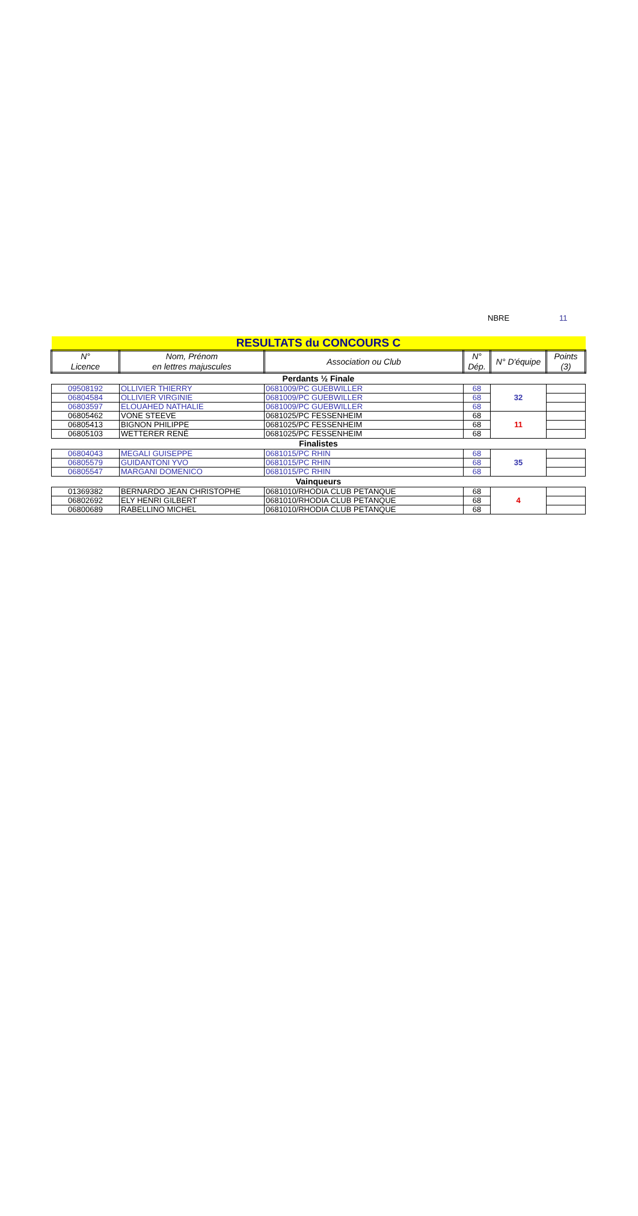NBRE 11
| RESULTATS du CONCOURS C | | | | | |
| N° Licence | Nom, Prénom en lettres majuscules | Association ou Club | N° Dép. | N° D'équipe | Points (3) |
| Perdants ½ Finale | | | | | |
| 09508192 | OLLIVIER THIERRY | 0681009/PC GUEBWILLER | 68 | 32 | |
| 06804584 | OLLIVIER VIRGINIE | 0681009/PC GUEBWILLER | 68 | | |
| 06803597 | ELOUAHED NATHALIE | 0681009/PC GUEBWILLER | 68 | | |
| 06805462 | VONE STEEVE | 0681025/PC FESSENHEIM | 68 | 11 | |
| 06805413 | BIGNON PHILIPPE | 0681025/PC FESSENHEIM | 68 | | |
| 06805103 | WETTERER RENÉ | 0681025/PC FESSENHEIM | 68 | | |
| Finalistes | | | | | |
| 06804043 | MEGALI GUISEPPE | 0681015/PC RHIN | 68 | 35 | |
| 06805579 | GUIDANTONI YVO | 0681015/PC RHIN | 68 | | |
| 06805547 | MARGANI DOMENICO | 0681015/PC RHIN | 68 | | |
| Vainqueurs | | | | | |
| 01369382 | BERNARDO JEAN CHRISTOPHE | 0681010/RHODIA CLUB PETANQUE | 68 | 4 | |
| 06802692 | ELY HENRI GILBERT | 0681010/RHODIA CLUB PETANQUE | 68 | | |
| 06800689 | RABELLINO MICHEL | 0681010/RHODIA CLUB PETANQUE | 68 | | |